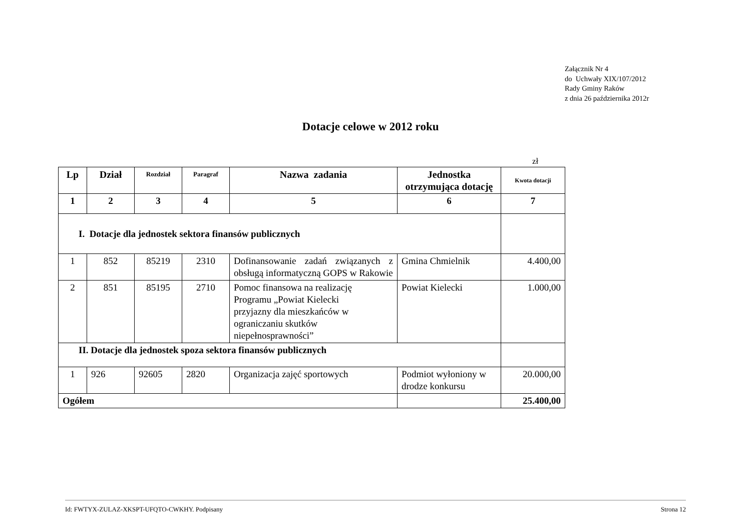Załącznik Nr 4
do Uchwały XIX/107/2012
Rady Gminy Raków
z dnia 26 października 2012r
Dotacje celowe w 2012 roku
zł
| Lp | Dział | Rozdział | Paragraf | Nazwa zadania | Jednostka otrzymująca dotację | Kwota dotacji |
| --- | --- | --- | --- | --- | --- | --- |
| 1 | 2 | 3 | 4 | 5 | 6 | 7 |
| I. Dotacje dla jednostek sektora finansów publicznych | | | | | | |
| 1 | 852 | 85219 | 2310 | Dofinansowanie zadań związanych z obsługą informatyczną GOPS w Rakowie | Gmina Chmielnik | 4.400,00 |
| 2 | 851 | 85195 | 2710 | Pomoc finansowa na realizację Programu „Powiat Kielecki przyjazny dla mieszkańców w ograniczaniu skutków niepełnosprawności” | Powiat Kielecki | 1.000,00 |
| II. Dotacje dla jednostek spoza sektora finansów publicznych | | | | | | |
| 1 | 926 | 92605 | 2820 | Organizacja zajęć sportowych | Podmiot wyłoniony w drodze konkursu | 20.000,00 |
| Ogółem | | | | | | 25.400,00 |
Id: FWTYX-ZULAZ-XKSPT-UFQTO-CWKHY. Podpisany Strona 12